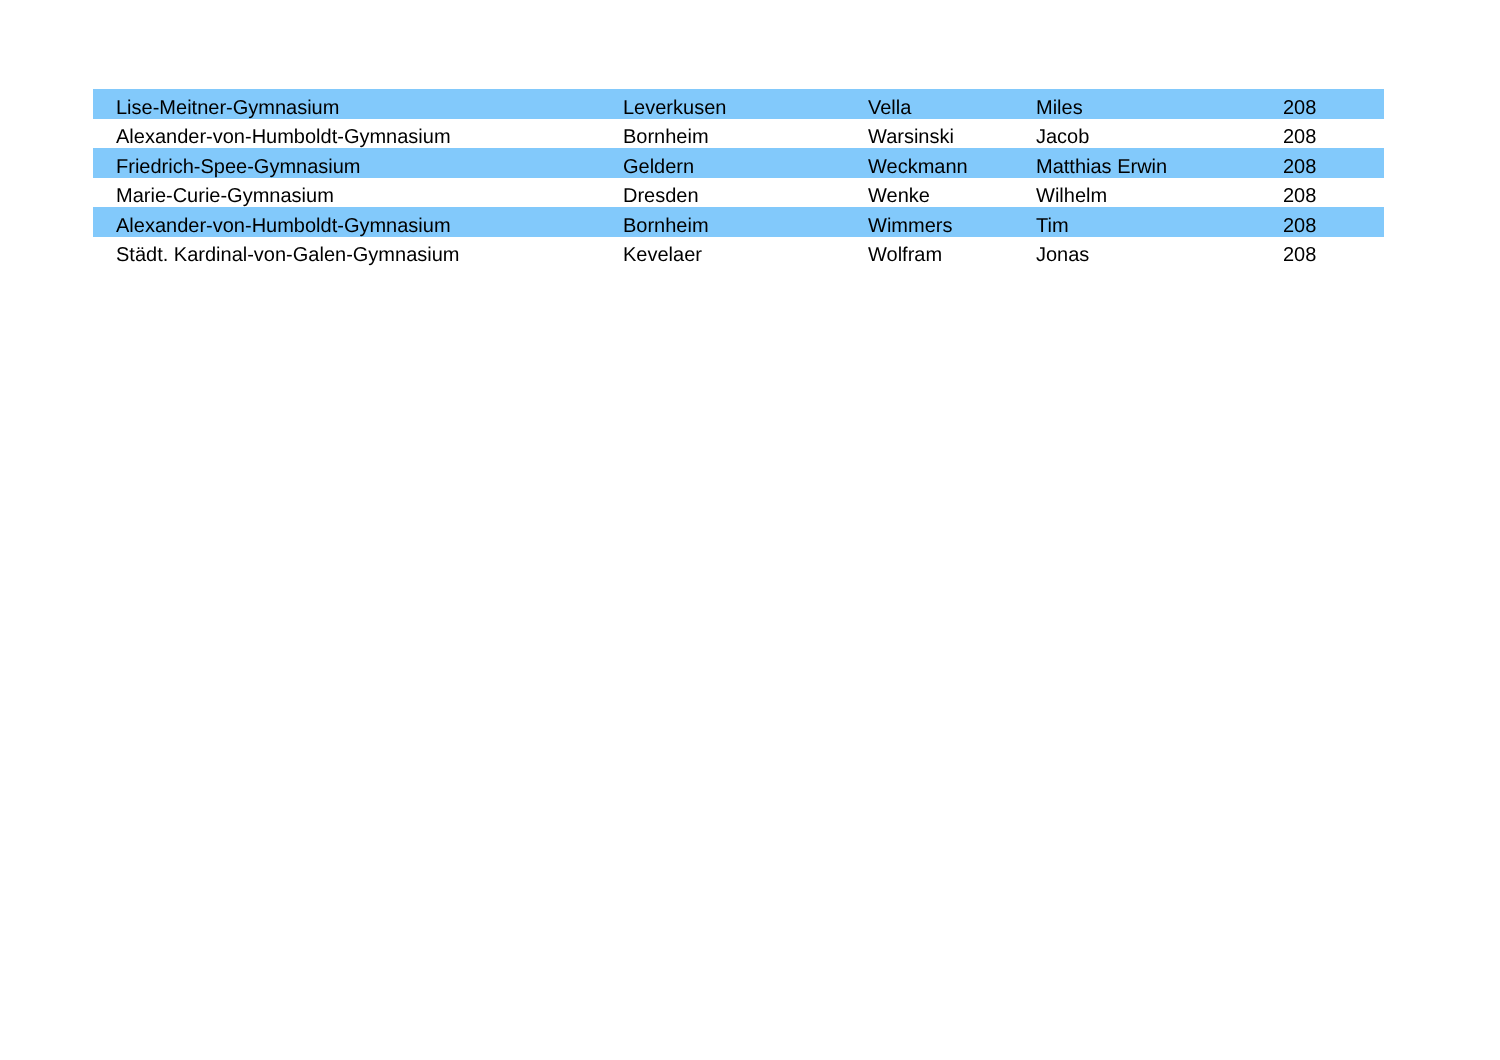| Lise-Meitner-Gymnasium | Leverkusen | Vella | Miles | 208 |
| Alexander-von-Humboldt-Gymnasium | Bornheim | Warsinski | Jacob | 208 |
| Friedrich-Spee-Gymnasium | Geldern | Weckmann | Matthias Erwin | 208 |
| Marie-Curie-Gymnasium | Dresden | Wenke | Wilhelm | 208 |
| Alexander-von-Humboldt-Gymnasium | Bornheim | Wimmers | Tim | 208 |
| Städt. Kardinal-von-Galen-Gymnasium | Kevelaer | Wolfram | Jonas | 208 |